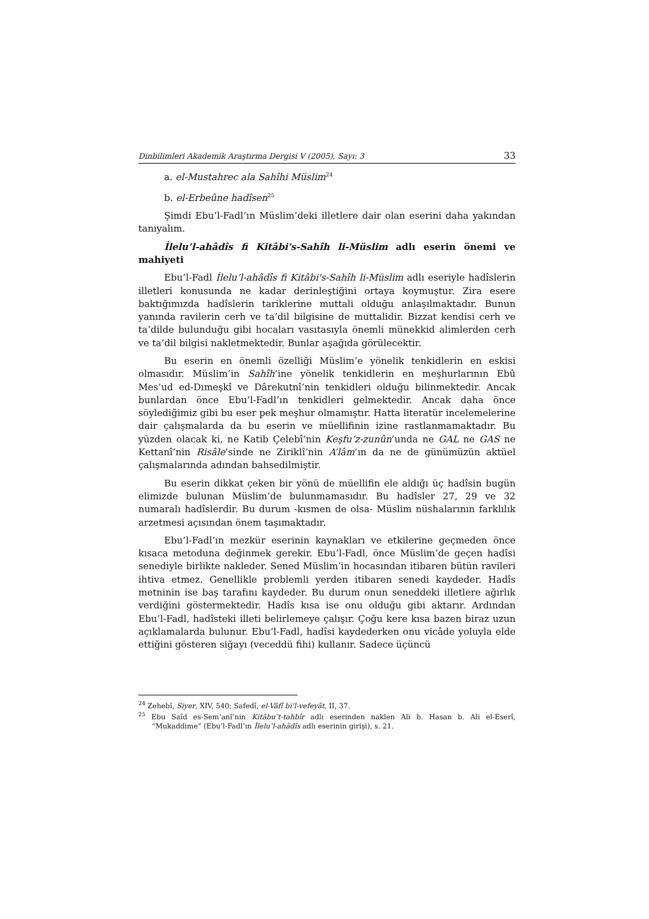Dinbilimleri Akademik Araştırma Dergisi V (2005), Sayı: 3 33
a. el-Mustahrec ala Sahîhi Müslim<sup>24</sup>
b. el-Erbeûne hadîsen<sup>25</sup>
Şimdi Ebu’l-Fadl’ın Müslim’deki illetlere dair olan eserini daha yakından tanıyalım.
İlelu’l-ahâdîs fi Kitâbi's-Sahîh li-Müslim adlı eserin önemi ve mahiyeti
Ebu’l-Fadl İlelu’l-ahâdîs fi Kitâbi's-Sahîh li-Müslim adlı eseriyle hadîslerin illetleri konusunda ne kadar derinleştiğini ortaya koymuştur. Zira esere baktığımızda hadîslerin tariklerine muttali olduğu anlaşılmaktadır. Bunun yanında ravilerin cerh ve ta’dil bilgisine de muttalidir. Bizzat kendisi cerh ve ta’dilde bulunduğu gibi hocaları vasıtasıyla önemli münekkid alimlerden cerh ve ta’dil bilgisi naklet­mektedir. Bunlar aşağıda görülecektir.
Bu eserin en önemli özelliği Müslim’e yönelik tenkidlerin en eskisi olmasıdır. Müslim’in Sahîh’ine yönelik tenkidlerin en meşhurlarının Ebû Mes’ud ed-Dımeşkî ve Dârekutnî’nin tenkidleri olduğu bilinmektedir. Ancak bunlardan önce Ebu’l-Fadl’ın tenkidleri gelmektedir. Ancak daha önce söylediğimiz gibi bu eser pek meşhur olmamıştır. Hatta literatür incelemelerine dair çalışmalarda da bu eserin ve müellifinin izine rastlanmamaktadır. Bu yüzden olacak ki, ne Katib Çelebî’nin Keşfu’z-zunûn’unda ne GAL ne GAS ne Kettanî’nin Risâle’sinde ne Ziriklî’nin A’lâm’ın da ne de günümüzün aktüel çalışmalarında adından bahsedilmiştir.
Bu eserin dikkat çeken bir yönü de müellifin ele aldığı üç hadîsin bugün elimizde bulunan Müslim’de bulunmamasıdır. Bu hadîsler 27, 29 ve 32 numaralı hadîslerdir. Bu durum -kısmen de olsa- Müslim nüshalarının farklılık arzetmesi açısından önem taşımaktadır.
Ebu’l-Fadl’ın mezkür eserinin kaynakları ve etkilerine geçmeden önce kısaca metoduna değinmek gerekir. Ebu’l-Fadl, önce Müslim’de geçen hadîsi senediyle birlikte nakleder. Sened Müslim’in hocasından itibaren bütün ravileri ihtiva etmez. Genellikle problemli yerden itibaren senedi kaydeder. Hadîs metninin ise baş tarafını kaydeder. Bu durum onun seneddeki illetlere ağırlık verdiğini göstermektedir. Hadîs kısa ise onu olduğu gibi aktarır. Ardından Ebu’l-Fadl, hadîsteki illeti belirlemeye çalışır. Çoğu kere kısa bazen biraz uzun açıklamalarda bulunur. Ebu’l-Fadl, hadîsi kaydederken onu vicâde yoluyla elde ettiğini gösteren siğayı (veceddü fihi) kullanır. Sadece üçüncü
<sup>24</sup> Zehebî, Siyer, XIV, 540; Safedî, el-Vâfî bi’l-vefeyât, II, 37.
<sup>25</sup> Ebu Saîd es-Sem’anî’nin Kitâbu’t-tahbîr adlı eserinden naklen Ali b. Hasan b. Ali el-Eserî, “Mukaddime” (Ebu’l-Fadl’ın İlelu’l-ahâdîs adlı eserinin girişi), s. 21.